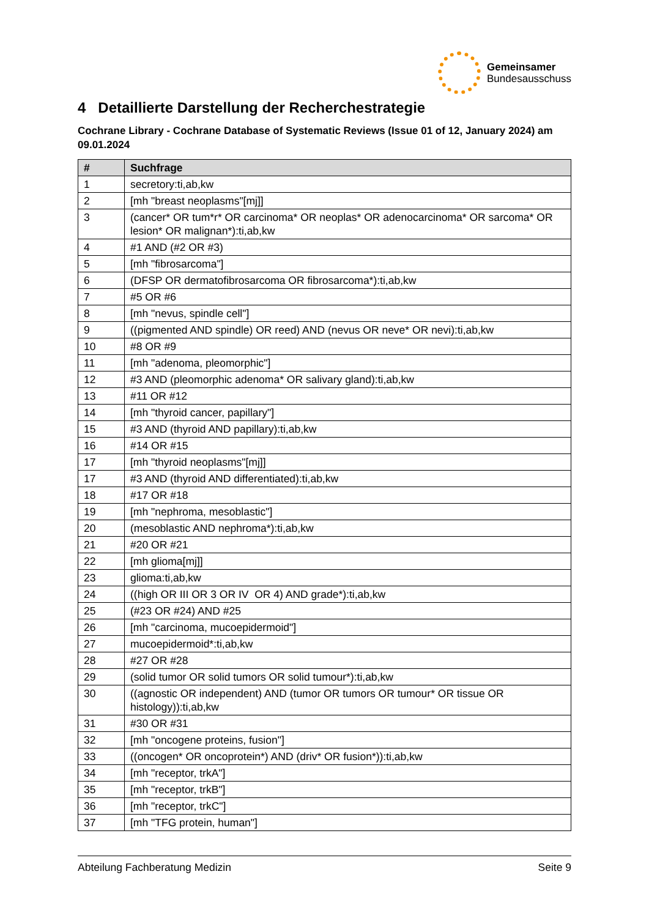Gemeinsamer
Bundesausschuss
4 Detaillierte Darstellung der Recherchestrategie
Cochrane Library - Cochrane Database of Systematic Reviews (Issue 01 of 12, January 2024) am 09.01.2024
| # | Suchfrage |
| --- | --- |
| 1 | secretory:ti,ab,kw |
| 2 | [mh "breast neoplasms"[mj]] |
| 3 | (cancer* OR tum*r* OR carcinoma* OR neoplas* OR adenocarcinoma* OR sarcoma* OR lesion* OR malignan*):ti,ab,kw |
| 4 | #1 AND (#2 OR #3) |
| 5 | [mh "fibrosarcoma"] |
| 6 | (DFSP OR dermatofibrosarcoma OR fibrosarcoma*):ti,ab,kw |
| 7 | #5 OR #6 |
| 8 | [mh "nevus, spindle cell"] |
| 9 | ((pigmented AND spindle) OR reed) AND (nevus OR neve* OR nevi):ti,ab,kw |
| 10 | #8 OR #9 |
| 11 | [mh "adenoma, pleomorphic"] |
| 12 | #3 AND (pleomorphic adenoma* OR salivary gland):ti,ab,kw |
| 13 | #11 OR #12 |
| 14 | [mh "thyroid cancer, papillary"] |
| 15 | #3 AND (thyroid AND papillary):ti,ab,kw |
| 16 | #14 OR #15 |
| 17 | [mh "thyroid neoplasms"[mj]] |
| 17 | #3 AND (thyroid AND differentiated):ti,ab,kw |
| 18 | #17 OR #18 |
| 19 | [mh "nephroma, mesoblastic"] |
| 20 | (mesoblastic AND nephroma*):ti,ab,kw |
| 21 | #20 OR #21 |
| 22 | [mh glioma[mj]] |
| 23 | glioma:ti,ab,kw |
| 24 | ((high OR III OR 3 OR IV OR 4) AND grade*):ti,ab,kw |
| 25 | (#23 OR #24) AND #25 |
| 26 | [mh "carcinoma, mucoepidermoid"] |
| 27 | mucoepidermoid*:ti,ab,kw |
| 28 | #27 OR #28 |
| 29 | (solid tumor OR solid tumors OR solid tumour*):ti,ab,kw |
| 30 | ((agnostic OR independent) AND (tumor OR tumors OR tumour* OR tissue OR histology)):ti,ab,kw |
| 31 | #30 OR #31 |
| 32 | [mh "oncogene proteins, fusion"] |
| 33 | ((oncogen* OR oncoprotein*) AND (driv* OR fusion*)):ti,ab,kw |
| 34 | [mh "receptor, trkA"] |
| 35 | [mh "receptor, trkB"] |
| 36 | [mh "receptor, trkC"] |
| 37 | [mh "TFG protein, human"] |
Abteilung Fachberatung Medizin Seite 9